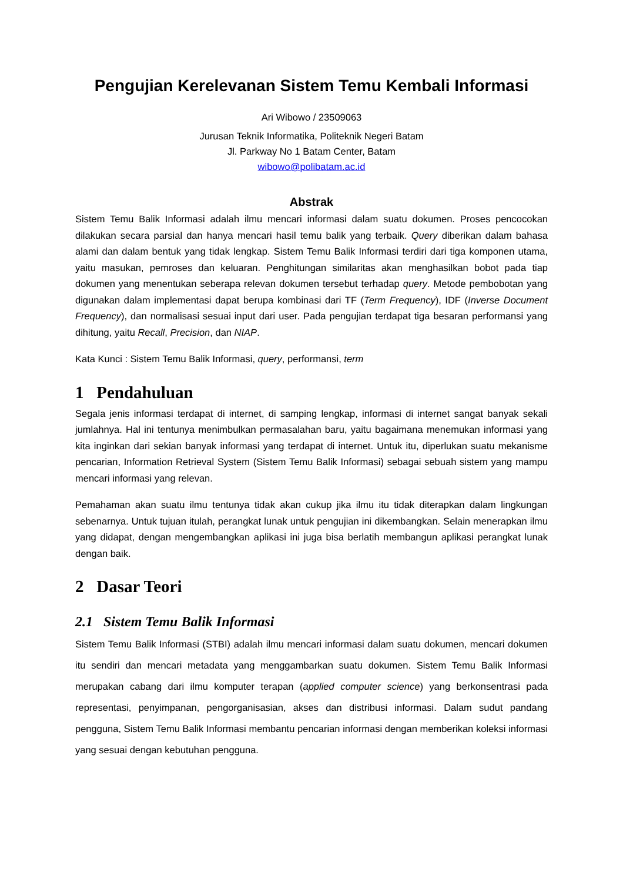Pengujian Kerelevanan Sistem Temu Kembali Informasi
Ari Wibowo / 23509063
Jurusan Teknik Informatika, Politeknik Negeri Batam
Jl. Parkway No 1 Batam Center, Batam
wibowo@polibatam.ac.id
Abstrak
Sistem Temu Balik Informasi adalah ilmu mencari informasi dalam suatu dokumen. Proses pencocokan dilakukan secara parsial dan hanya mencari hasil temu balik yang terbaik. Query diberikan dalam bahasa alami dan dalam bentuk yang tidak lengkap. Sistem Temu Balik Informasi terdiri dari tiga komponen utama, yaitu masukan, pemroses dan keluaran. Penghitungan similaritas akan menghasilkan bobot pada tiap dokumen yang menentukan seberapa relevan dokumen tersebut terhadap query. Metode pembobotan yang digunakan dalam implementasi dapat berupa kombinasi dari TF (Term Frequency), IDF (Inverse Document Frequency), dan normalisasi sesuai input dari user. Pada pengujian terdapat tiga besaran performansi yang dihitung, yaitu Recall, Precision, dan NIAP.
Kata Kunci : Sistem Temu Balik Informasi, query, performansi, term
1 Pendahuluan
Segala jenis informasi terdapat di internet, di samping lengkap, informasi di internet sangat banyak sekali jumlahnya. Hal ini tentunya menimbulkan permasalahan baru, yaitu bagaimana menemukan informasi yang kita inginkan dari sekian banyak informasi yang terdapat di internet. Untuk itu, diperlukan suatu mekanisme pencarian, Information Retrieval System (Sistem Temu Balik Informasi) sebagai sebuah sistem yang mampu mencari informasi yang relevan.
Pemahaman akan suatu ilmu tentunya tidak akan cukup jika ilmu itu tidak diterapkan dalam lingkungan sebenarnya. Untuk tujuan itulah, perangkat lunak untuk pengujian ini dikembangkan. Selain menerapkan ilmu yang didapat, dengan mengembangkan aplikasi ini juga bisa berlatih membangun aplikasi perangkat lunak dengan baik.
2 Dasar Teori
2.1 Sistem Temu Balik Informasi
Sistem Temu Balik Informasi (STBI) adalah ilmu mencari informasi dalam suatu dokumen, mencari dokumen itu sendiri dan mencari metadata yang menggambarkan suatu dokumen. Sistem Temu Balik Informasi merupakan cabang dari ilmu komputer terapan (applied computer science) yang berkonsentrasi pada representasi, penyimpanan, pengorganisasian, akses dan distribusi informasi. Dalam sudut pandang pengguna, Sistem Temu Balik Informasi membantu pencarian informasi dengan memberikan koleksi informasi yang sesuai dengan kebutuhan pengguna.